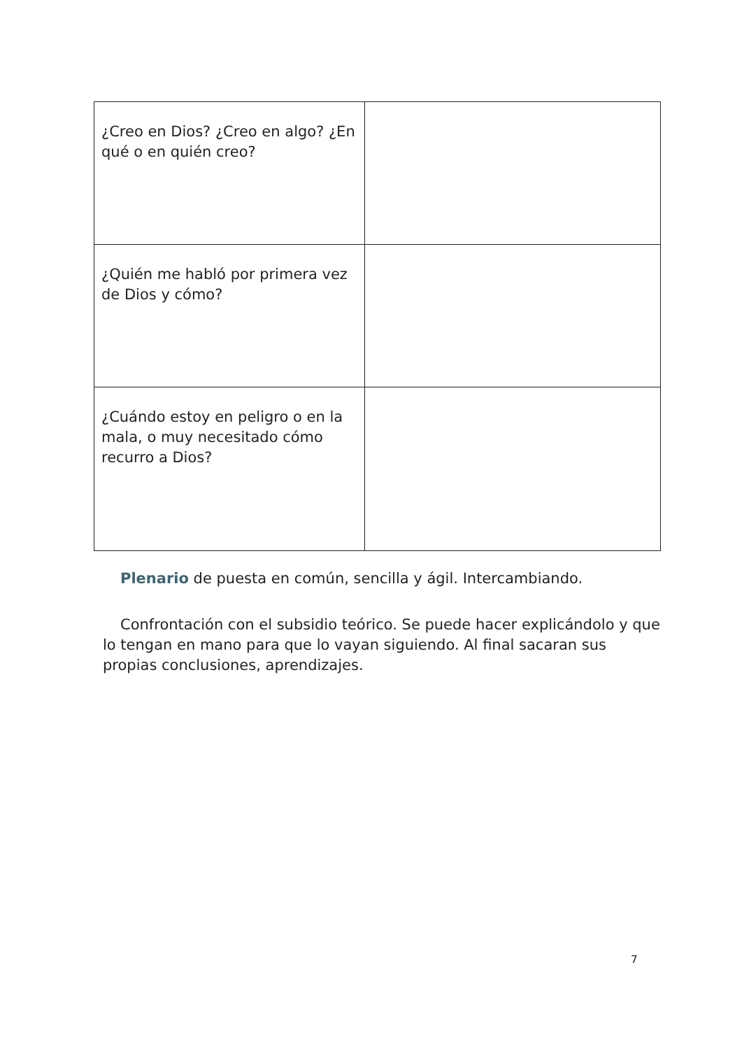| ¿Creo en Dios? ¿Creo en algo? ¿En qué o en quién creo? | |
| ¿Quién me habló por primera vez de Dios y cómo? | |
| ¿Cuándo estoy en peligro o en la mala, o muy necesitado cómo recurro a Dios? | |
Plenario de puesta en común, sencilla y ágil. Intercambiando.
Confrontación con el subsidio teórico. Se puede hacer explicándolo y que lo tengan en mano para que lo vayan siguiendo. Al final sacaran sus propias conclusiones, aprendizajes.
7